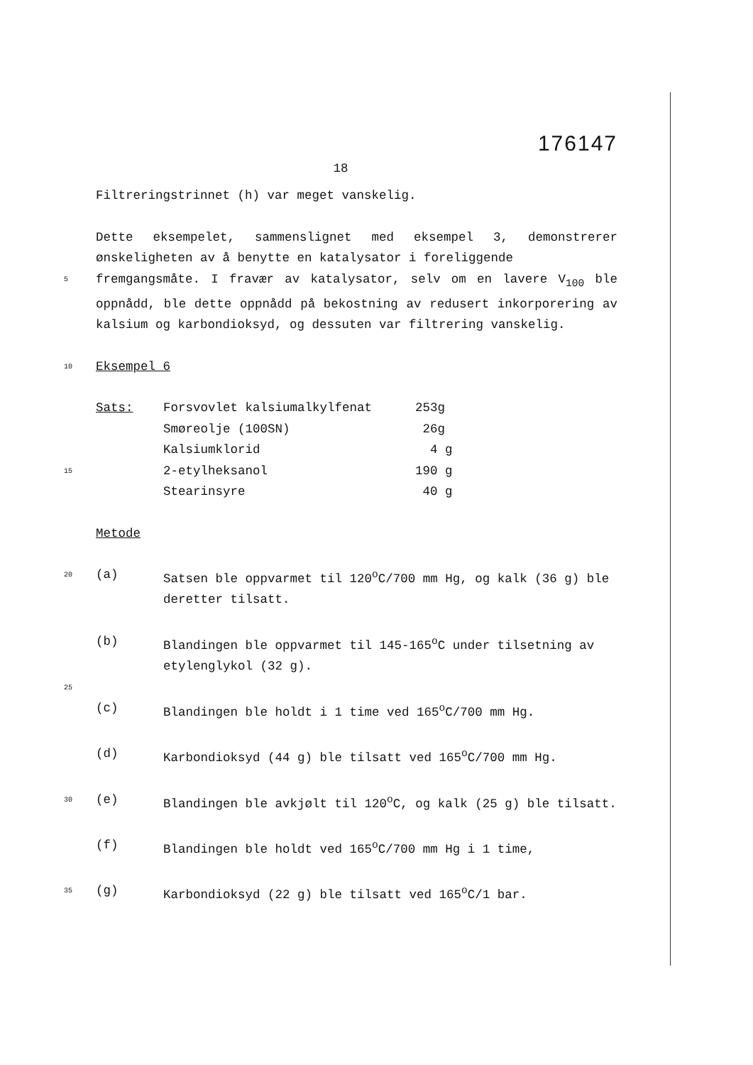176147
18
Filtreringstrinnet (h) var meget vanskelig.
Dette eksempelet, sammenslignet med eksempel 3, demonstrerer ønskeligheten av å benytte en katalysator i foreliggende
5
fremgangsmåte. I fravær av katalysator, selv om en lavere V<sub>100</sub> ble oppnådd, ble dette oppnådd på bekostning av redusert inkorporering av kalsium og karbondioksyd, og dessuten var filtrering vanskelig.
10
Eksempel 6
| | Sats: | Forsvovlet kalsiumalkylfenat | 253g |
| | | Smøreolje (100SN) | 26g |
| | | Kalsiumklorid | 4 g |
| 15 | | 2-etylheksanol | 190 g |
| | | Stearinsyre | 40 g |
Metode
| 20 | (a) | Satsen ble oppvarmet til 120<sup>o</sup>C/700 mm Hg, og kalk (36 g) ble deretter tilsatt. |
| | (b) | Blandingen ble oppvarmet til 145-165<sup>o</sup>C under tilsetning av etylenglykol (32 g). |
| 25 | | |
| | (c) | Blandingen ble holdt i 1 time ved 165<sup>o</sup>C/700 mm Hg. |
| | (d) | Karbondioksyd (44 g) ble tilsatt ved 165<sup>o</sup>C/700 mm Hg. |
| 30 | (e) | Blandingen ble avkjølt til 120<sup>o</sup>C, og kalk (25 g) ble tilsatt. |
| | (f) | Blandingen ble holdt ved 165<sup>o</sup>C/700 mm Hg i 1 time, |
| 35 | (g) | Karbondioksyd (22 g) ble tilsatt ved 165<sup>o</sup>C/1 bar. |